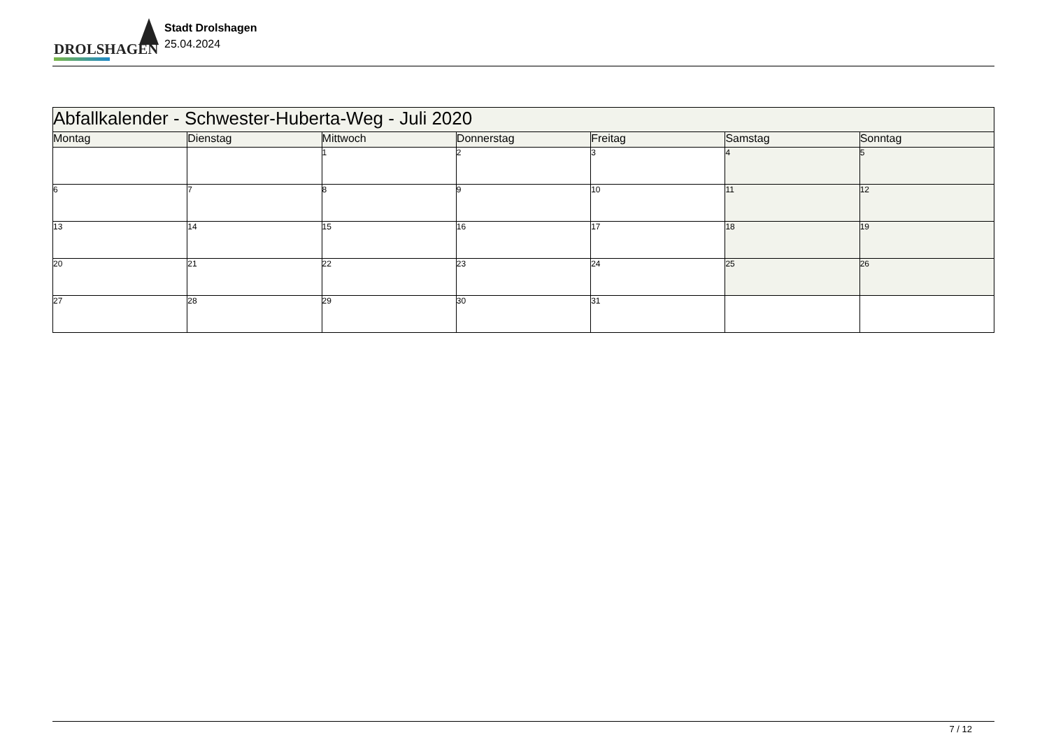DROLSHAGEN
Stadt Drolshagen
25.04.2024
| Abfallkalender - Schwester-Huberta-Weg - Juli 2020 | | | | | | |
| --- | --- | --- | --- | --- | --- | --- |
| Montag | Dienstag | Mittwoch | Donnerstag | Freitag | Samstag | Sonntag |
| | | 1 | 2 | 3 | 4 | 5 |
| 6 | 7 | 8 | 9 | 10 | 11 | 12 |
| 13 | 14 | 15 | 16 | 17 | 18 | 19 |
| 20 | 21 | 22 | 23 | 24 | 25 | 26 |
| 27 | 28 | 29 | 30 | 31 | | |
7 / 12